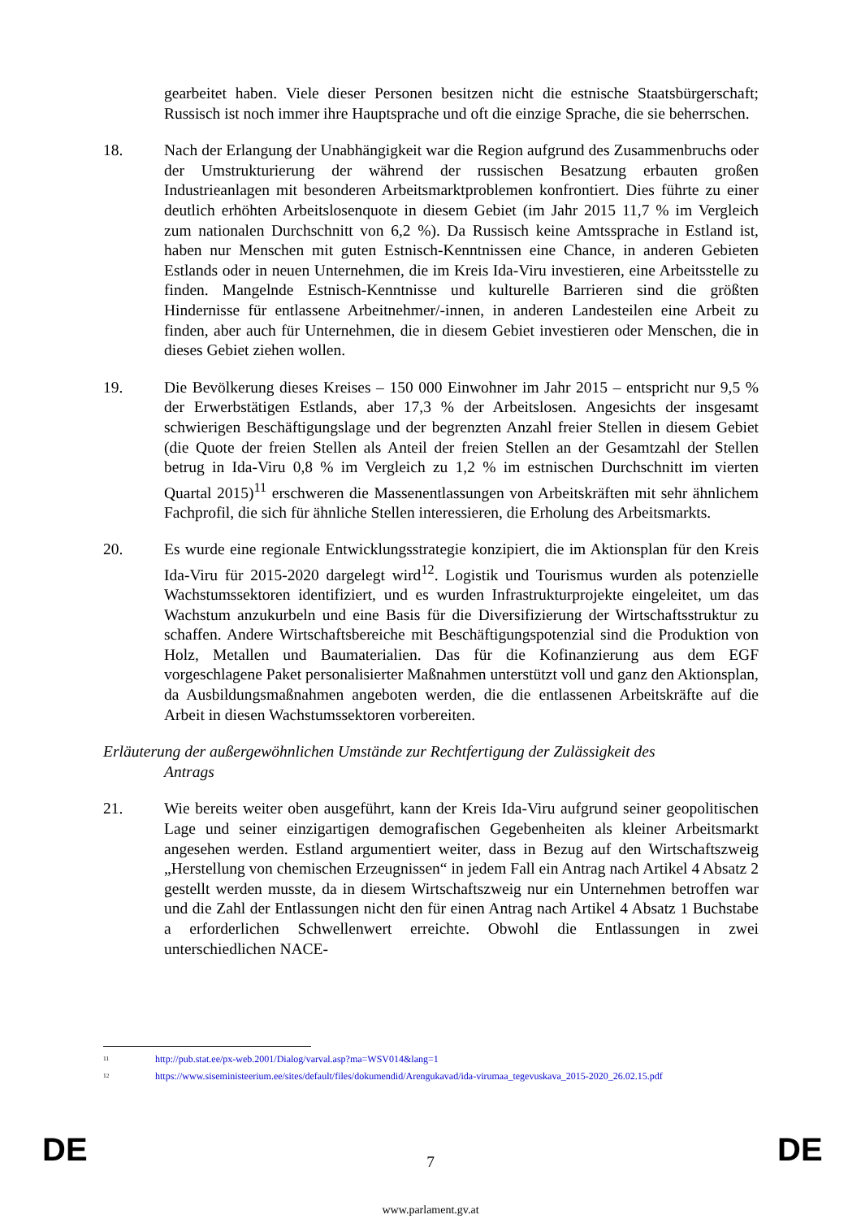gearbeitet haben. Viele dieser Personen besitzen nicht die estnische Staatsbürgerschaft; Russisch ist noch immer ihre Hauptsprache und oft die einzige Sprache, die sie beherrschen.
18. Nach der Erlangung der Unabhängigkeit war die Region aufgrund des Zusammenbruchs oder der Umstrukturierung der während der russischen Besatzung erbauten großen Industrieanlagen mit besonderen Arbeitsmarktproblemen konfrontiert. Dies führte zu einer deutlich erhöhten Arbeitslosenquote in diesem Gebiet (im Jahr 2015 11,7 % im Vergleich zum nationalen Durchschnitt von 6,2 %). Da Russisch keine Amtssprache in Estland ist, haben nur Menschen mit guten Estnisch-Kenntnissen eine Chance, in anderen Gebieten Estlands oder in neuen Unternehmen, die im Kreis Ida-Viru investieren, eine Arbeitsstelle zu finden. Mangelnde Estnisch-Kenntnisse und kulturelle Barrieren sind die größten Hindernisse für entlassene Arbeitnehmer/-innen, in anderen Landesteilen eine Arbeit zu finden, aber auch für Unternehmen, die in diesem Gebiet investieren oder Menschen, die in dieses Gebiet ziehen wollen.
19. Die Bevölkerung dieses Kreises – 150 000 Einwohner im Jahr 2015 – entspricht nur 9,5 % der Erwerbstätigen Estlands, aber 17,3 % der Arbeitslosen. Angesichts der insgesamt schwierigen Beschäftigungslage und der begrenzten Anzahl freier Stellen in diesem Gebiet (die Quote der freien Stellen als Anteil der freien Stellen an der Gesamtzahl der Stellen betrug in Ida-Viru 0,8 % im Vergleich zu 1,2 % im estnischen Durchschnitt im vierten Quartal 2015)<sup>11</sup> erschweren die Massenentlassungen von Arbeitskräften mit sehr ähnlichem Fachprofil, die sich für ähnliche Stellen interessieren, die Erholung des Arbeitsmarkts.
20. Es wurde eine regionale Entwicklungsstrategie konzipiert, die im Aktionsplan für den Kreis Ida-Viru für 2015-2020 dargelegt wird<sup>12</sup>. Logistik und Tourismus wurden als potenzielle Wachstumssektoren identifiziert, und es wurden Infrastrukturprojekte eingeleitet, um das Wachstum anzukurbeln und eine Basis für die Diversifizierung der Wirtschaftsstruktur zu schaffen. Andere Wirtschaftsbereiche mit Beschäftigungspotenzial sind die Produktion von Holz, Metallen und Baumaterialien. Das für die Kofinanzierung aus dem EGF vorgeschlagene Paket personalisierter Maßnahmen unterstützt voll und ganz den Aktionsplan, da Ausbildungsmaßnahmen angeboten werden, die die entlassenen Arbeitskräfte auf die Arbeit in diesen Wachstumssektoren vorbereiten.
Erläuterung der außergewöhnlichen Umstände zur Rechtfertigung der Zulässigkeit des
Antrags
21. Wie bereits weiter oben ausgeführt, kann der Kreis Ida-Viru aufgrund seiner geopolitischen Lage und seiner einzigartigen demografischen Gegebenheiten als kleiner Arbeitsmarkt angesehen werden. Estland argumentiert weiter, dass in Bezug auf den Wirtschaftszweig „Herstellung von chemischen Erzeugnissen“ in jedem Fall ein Antrag nach Artikel 4 Absatz 2 gestellt werden musste, da in diesem Wirtschaftszweig nur ein Unternehmen betroffen war und die Zahl der Entlassungen nicht den für einen Antrag nach Artikel 4 Absatz 1 Buchstabe a erforderlichen Schwellenwert erreichte. Obwohl die Entlassungen in zwei unterschiedlichen NACE-
<sup>11</sup> http://pub.stat.ee/px-web.2001/Dialog/varval.asp?ma=WSV014&lang=1
<sup>12</sup> https://www.siseministeerium.ee/sites/default/files/dokumendid/Arengukavad/ida-virumaa_tegevuskava_2015-2020_26.02.15.pdf
DE
7 DE
www.parlament.gv.at